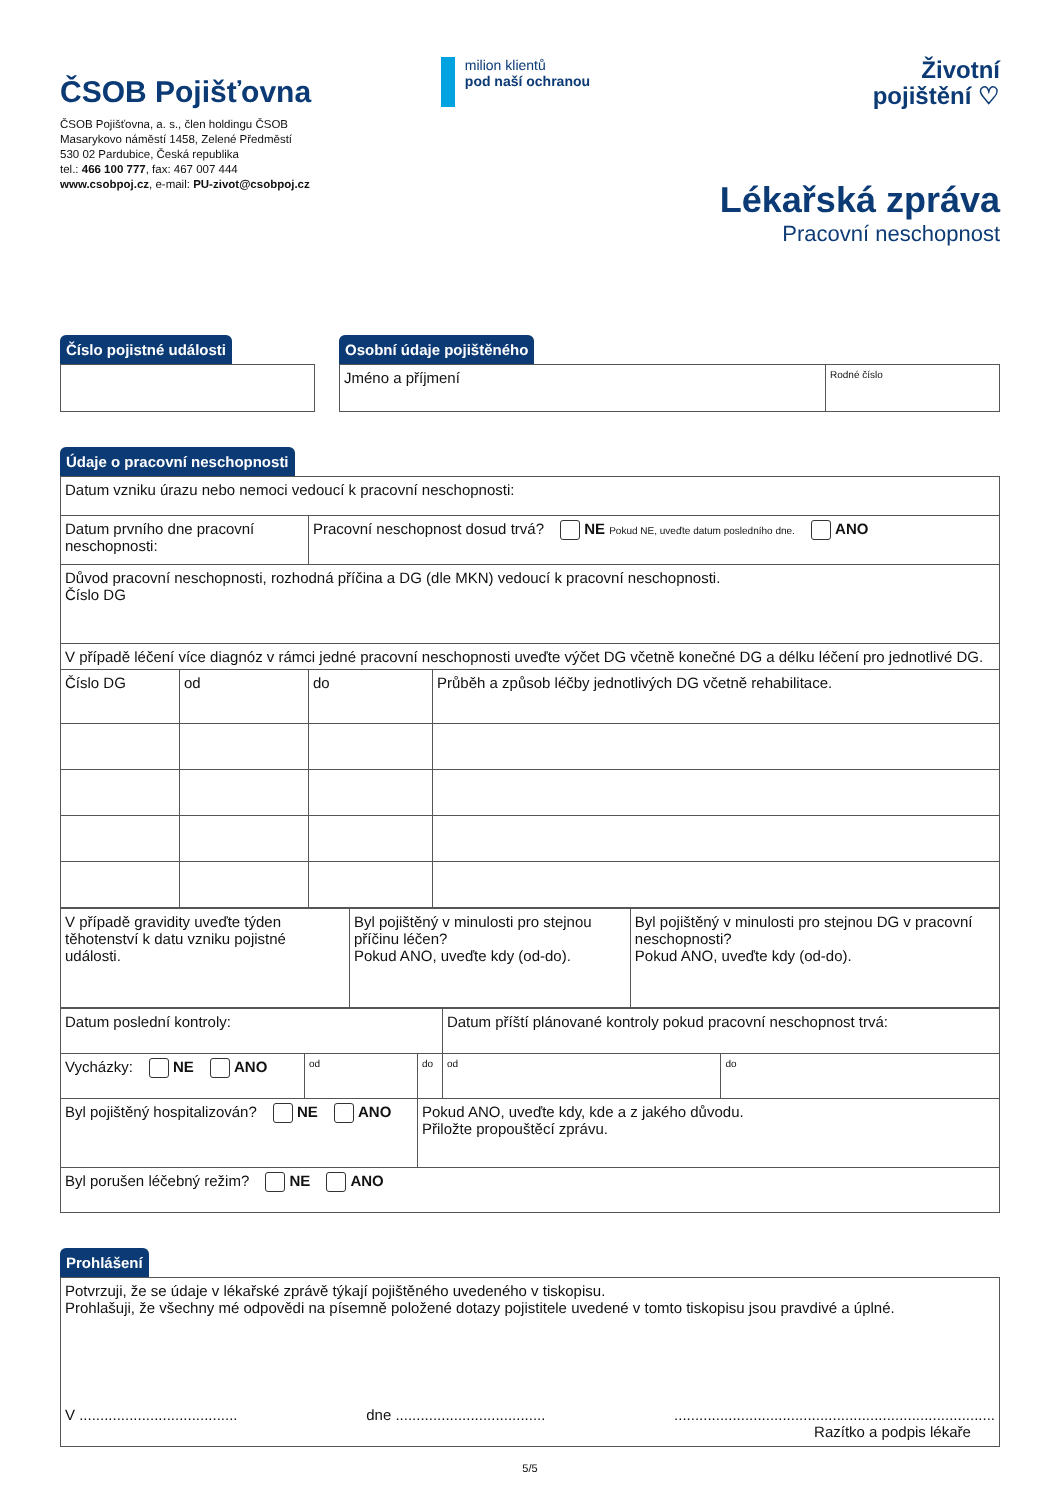ČSOB Pojišťovna
ČSOB Pojišťovna, a. s., člen holdingu ČSOB
Masarykovo náměstí 1458, Zelené Předměstí
530 02 Pardubice, Česká republika
tel.: 466 100 777, fax: 467 007 444
www.csobpoj.cz, e-mail: PU-zivot@csobpoj.cz
milion klientů
pod naší ochranou
Životní
pojištění ♡
Lékařská zpráva
Pracovní neschopnost
Číslo pojistné události Osobní údaje pojištěného
| Jméno a příjmení | Rodné číslo |
Údaje o pracovní neschopnosti
| Datum vzniku úrazu nebo nemoci vedoucí k pracovní neschopnosti: | | | |
| Datum prvního dne pracovní neschopnosti: | | Pracovní neschopnost dosud trvá? NE Pokud NE, uveďte datum posledního dne. ANO | |
| Důvod pracovní neschopnosti, rozhodná příčina a DG (dle MKN) vedoucí k pracovní neschopnosti. Číslo DG | | | |
| V případě léčení více diagnóz v rámci jedné pracovní neschopnosti uveďte výčet DG včetně konečné DG a délku léčení pro jednotlivé DG. | | | |
| Číslo DG | od | do | Průběh a způsob léčby jednotlivých DG včetně rehabilitace. |
| V případě gravidity uveďte týden těhotenství k datu vzniku pojistné události. | Byl pojištěný v minulosti pro stejnou příčinu léčen? Pokud ANO, uveďte kdy (od-do). | Byl pojištěný v minulosti pro stejnou DG v pracovní neschopnosti? Pokud ANO, uveďte kdy (od-do). |
| Datum poslední kontroly: | | | Datum příští plánované kontroly pokud pracovní neschopnost trvá: | |
| Vycházky: NE ANO | od | do | od | do |
| Byl pojištěný hospitalizován? NE ANO | | Pokud ANO, uveďte kdy, kde a z jakého důvodu. Přiložte propouštěcí zprávu. | | |
| Byl porušen léčebný režim? NE ANO | | | | |
Prohlášení
| Potvrzuji, že se údaje v lékařské zprávě týkají pojištěného uvedeného v tiskopisu. Prohlašuji, že všechny mé odpovědi na písemně položené dotazy pojistitele uvedené v tomto tiskopisu jsou pravdivé a úplné. V ...................................... dne .................................... ............................................................................. Razítko a podpis lékaře |
5/5